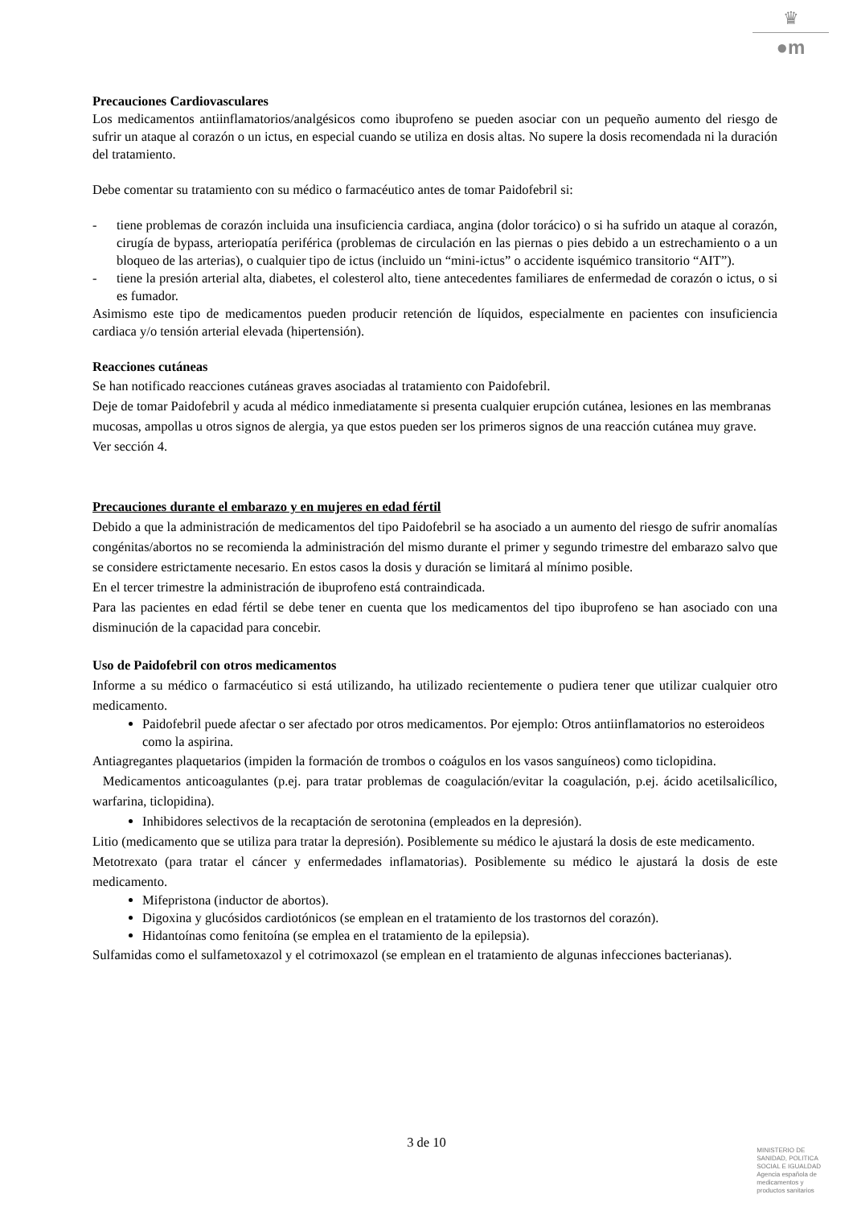♛
●m
Precauciones Cardiovasculares
Los medicamentos antiinflamatorios/analgésicos como ibuprofeno se pueden asociar con un pequeño aumento del riesgo de sufrir un ataque al corazón o un ictus, en especial cuando se utiliza en dosis altas. No supere la dosis recomendada ni la duración del tratamiento.
Debe comentar su tratamiento con su médico o farmacéutico antes de tomar Paidofebril si:
- tiene problemas de corazón incluida una insuficiencia cardiaca, angina (dolor torácico) o si ha sufrido un ataque al corazón, cirugía de bypass, arteriopatía periférica (problemas de circulación en las piernas o pies debido a un estrechamiento o a un bloqueo de las arterias), o cualquier tipo de ictus (incluido un “mini-ictus” o accidente isquémico transitorio “AIT”).
- tiene la presión arterial alta, diabetes, el colesterol alto, tiene antecedentes familiares de enfermedad de corazón o ictus, o si es fumador.
Asimismo este tipo de medicamentos pueden producir retención de líquidos, especialmente en pacientes con insuficiencia cardiaca y/o tensión arterial elevada (hipertensión).
Reacciones cutáneas
Se han notificado reacciones cutáneas graves asociadas al tratamiento con Paidofebril.
Deje de tomar Paidofebril y acuda al médico inmediatamente si presenta cualquier erupción cutánea, lesiones en las membranas mucosas, ampollas u otros signos de alergia, ya que estos pueden ser los primeros signos de una reacción cutánea muy grave. Ver sección 4.
Precauciones durante el embarazo y en mujeres en edad fértil
Debido a que la administración de medicamentos del tipo Paidofebril se ha asociado a un aumento del riesgo de sufrir anomalías congénitas/abortos no se recomienda la administración del mismo durante el primer y segundo trimestre del embarazo salvo que se considere estrictamente necesario. En estos casos la dosis y duración se limitará al mínimo posible.
En el tercer trimestre la administración de ibuprofeno está contraindicada.
Para las pacientes en edad fértil se debe tener en cuenta que los medicamentos del tipo ibuprofeno se han asociado con una disminución de la capacidad para concebir.
Uso de Paidofebril con otros medicamentos
Informe a su médico o farmacéutico si está utilizando, ha utilizado recientemente o pudiera tener que utilizar cualquier otro medicamento.
Paidofebril puede afectar o ser afectado por otros medicamentos. Por ejemplo: Otros antiinflamatorios no esteroideos como la aspirina.
Antiagregantes plaquetarios (impiden la formación de trombos o coágulos en los vasos sanguíneos) como ticlopidina.
Medicamentos anticoagulantes (p.ej. para tratar problemas de coagulación/evitar la coagulación, p.ej. ácido acetilsalicílico, warfarina, ticlopidina).
Inhibidores selectivos de la recaptación de serotonina (empleados en la depresión).
Litio (medicamento que se utiliza para tratar la depresión). Posiblemente su médico le ajustará la dosis de este medicamento.
Metotrexato (para tratar el cáncer y enfermedades inflamatorias). Posiblemente su médico le ajustará la dosis de este medicamento.
Mifepristona (inductor de abortos).
Digoxina y glucósidos cardiotónicos (se emplean en el tratamiento de los trastornos del corazón).
Hidantoínas como fenitoína (se emplea en el tratamiento de la epilepsia).
Sulfamidas como el sulfametoxazol y el cotrimoxazol (se emplean en el tratamiento de algunas infecciones bacterianas).
3 de 10
MINISTERIO DE
SANIDAD, POLITICA
SOCIAL E IGUALDAD
Agencia española de
medicamentos y
productos sanitarios